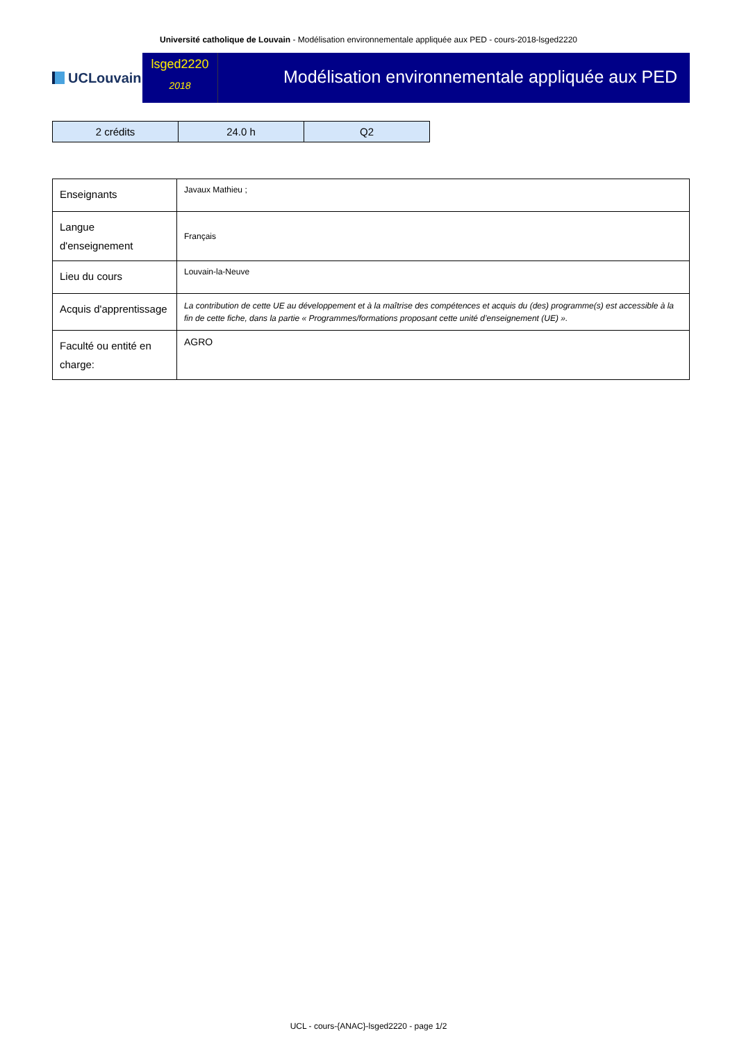Université catholique de Louvain - Modélisation environnementale appliquée aux PED - cours-2018-lsged2220
UCLouvain
lsged2220
2018
Modélisation environnementale appliquée aux PED
| 2 crédits | 24.0 h | Q2 |
| Enseignants | Javaux Mathieu ; |
| Langue d'enseignement | Français |
| Lieu du cours | Louvain-la-Neuve |
| Acquis d'apprentissage | La contribution de cette UE au développement et à la maîtrise des compétences et acquis du (des) programme(s) est accessible à la fin de cette fiche, dans la partie « Programmes/formations proposant cette unité d’enseignement (UE) ». |
| Faculté ou entité en charge: | AGRO |
UCL - cours-{ANAC}-lsged2220 - page 1/2